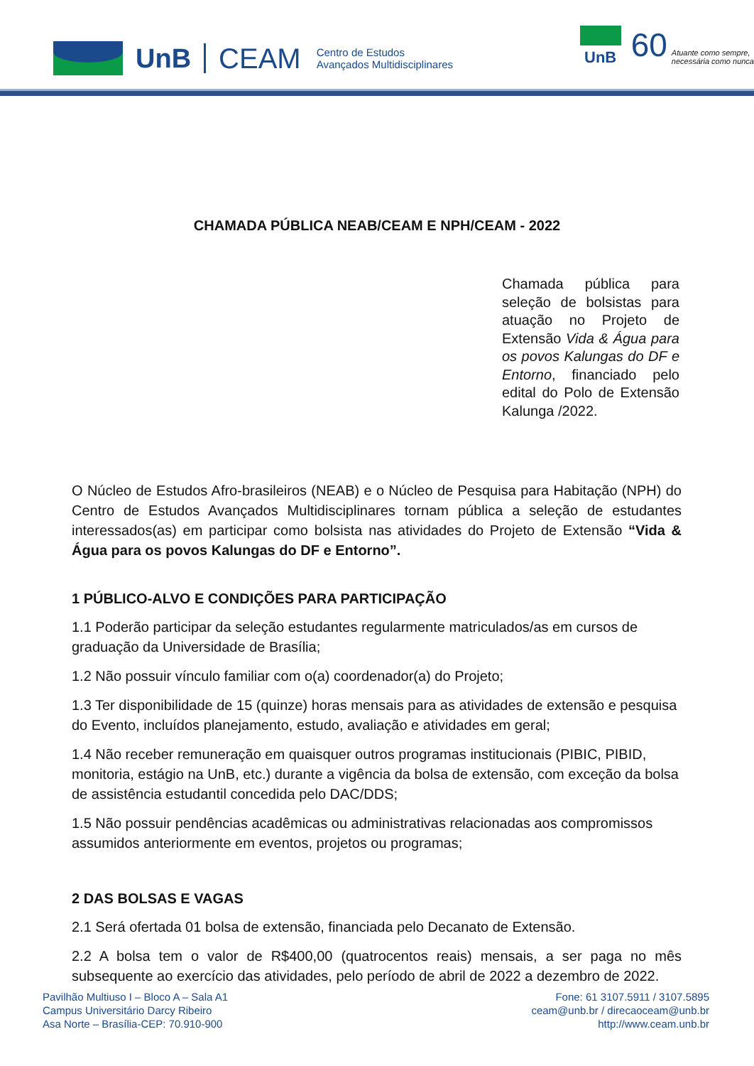UnB CEAM Centro de Estudos
Avançados Multidisciplinares
UnB
60 Atuante como sempre,
necessária como nunca
CHAMADA PÚBLICA NEAB/CEAM E NPH/CEAM - 2022
Chamada pública para seleção de bolsistas para atuação no Projeto de Extensão Vida & Água para os povos Kalungas do DF e Entorno, financiado pelo edital do Polo de Extensão Kalunga /2022.
O Núcleo de Estudos Afro-brasileiros (NEAB) e o Núcleo de Pesquisa para Habitação (NPH) do Centro de Estudos Avançados Multidisciplinares tornam pública a seleção de estudantes interessados(as) em participar como bolsista nas atividades do Projeto de Extensão “Vida & Água para os povos Kalungas do DF e Entorno”.
1 PÚBLICO-ALVO E CONDIÇÕES PARA PARTICIPAÇÃO
1.1 Poderão participar da seleção estudantes regularmente matriculados/as em cursos de graduação da Universidade de Brasília;
1.2 Não possuir vínculo familiar com o(a) coordenador(a) do Projeto;
1.3 Ter disponibilidade de 15 (quinze) horas mensais para as atividades de extensão e pesquisa do Evento, incluídos planejamento, estudo, avaliação e atividades em geral;
1.4 Não receber remuneração em quaisquer outros programas institucionais (PIBIC, PIBID, monitoria, estágio na UnB, etc.) durante a vigência da bolsa de extensão, com exceção da bolsa de assistência estudantil concedida pelo DAC/DDS;
1.5 Não possuir pendências acadêmicas ou administrativas relacionadas aos compromissos assumidos anteriormente em eventos, projetos ou programas;
2 DAS BOLSAS E VAGAS
2.1 Será ofertada 01 bolsa de extensão, financiada pelo Decanato de Extensão.
2.2 A bolsa tem o valor de R$400,00 (quatrocentos reais) mensais, a ser paga no mês subsequente ao exercício das atividades, pelo período de abril de 2022 a dezembro de 2022.
Pavilhão Multiuso I – Bloco A – Sala A1
Campus Universitário Darcy Ribeiro
Asa Norte – Brasília-CEP: 70.910-900
Fone: 61 3107.5911 / 3107.5895
ceam@unb.br / direcaoceam@unb.br
http://www.ceam.unb.br